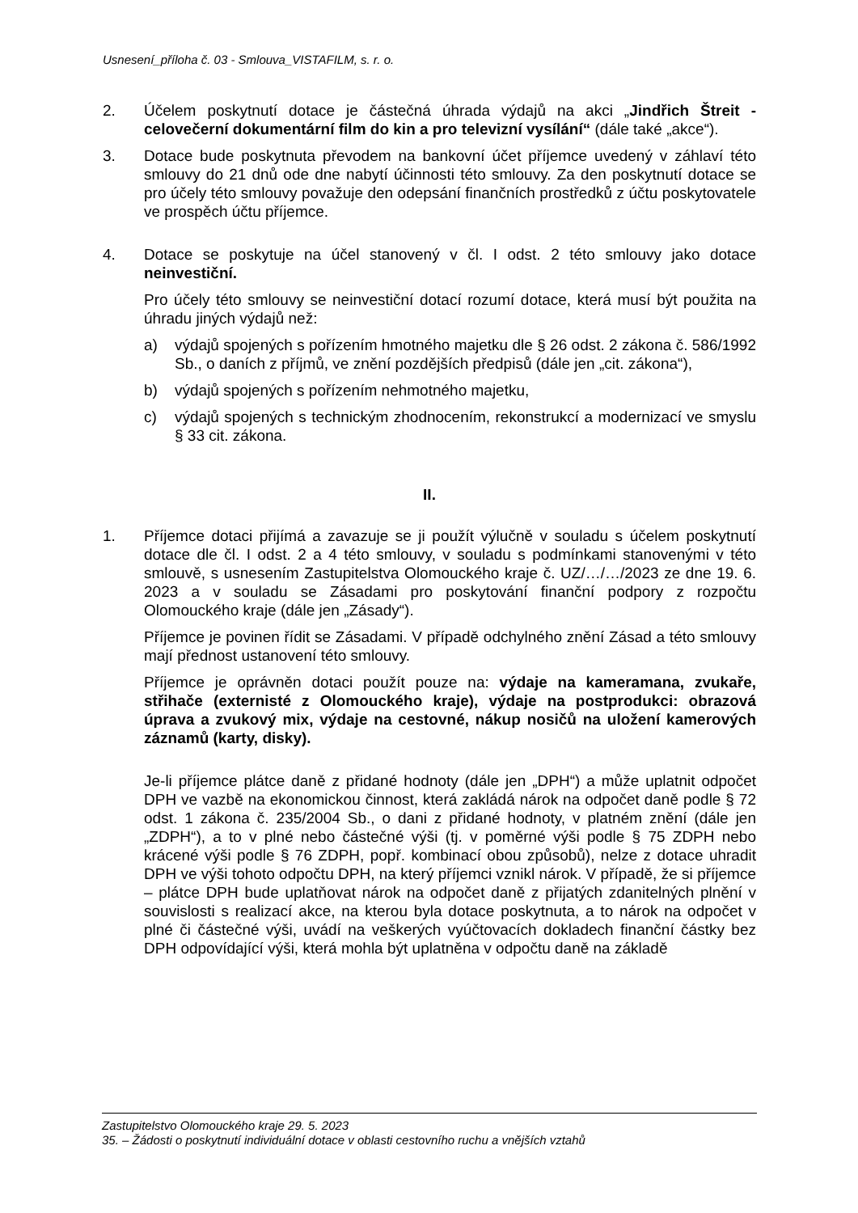Usnesení_příloha č. 03 - Smlouva_VISTAFILM, s. r. o.
2. Účelem poskytnutí dotace je částečná úhrada výdajů na akci „Jindřich Štreit - celovečerní dokumentární film do kin a pro televizní vysílání“ (dále také „akce“).
3. Dotace bude poskytnuta převodem na bankovní účet příjemce uvedený v záhlaví této smlouvy do 21 dnů ode dne nabytí účinnosti této smlouvy. Za den poskytnutí dotace se pro účely této smlouvy považuje den odepsání finančních prostředků z účtu poskytovatele ve prospěch účtu příjemce.
4. Dotace se poskytuje na účel stanovený v čl. I odst. 2 této smlouvy jako dotace neinvestiční.
Pro účely této smlouvy se neinvestiční dotací rozumí dotace, která musí být použita na úhradu jiných výdajů než:
a) výdajů spojených s pořízením hmotného majetku dle § 26 odst. 2 zákona č. 586/1992 Sb., o daních z příjmů, ve znění pozdějších předpisů (dále jen „cit. zákona“),
b) výdajů spojených s pořízením nehmotného majetku,
c) výdajů spojených s technickým zhodnocením, rekonstrukcí a modernizací ve smyslu § 33 cit. zákona.
II.
1. Příjemce dotaci přijímá a zavazuje se ji použít výlučně v souladu s účelem poskytnutí dotace dle čl. I odst. 2 a 4 této smlouvy, v souladu s podmínkami stanovenými v této smlouvě, s usnesením Zastupitelstva Olomouckého kraje č. UZ/…/…/2023 ze dne 19. 6. 2023 a v souladu se Zásadami pro poskytování finanční podpory z rozpočtu Olomouckého kraje (dále jen „Zásady“).
Příjemce je povinen řídit se Zásadami. V případě odchylného znění Zásad a této smlouvy mají přednost ustanovení této smlouvy.
Příjemce je oprávněn dotaci použít pouze na: výdaje na kameramana, zvukaře, střihače (externisté z Olomouckého kraje), výdaje na postprodukci: obrazová úprava a zvukový mix, výdaje na cestovné, nákup nosičů na uložení kamerových záznamů (karty, disky).
Je-li příjemce plátce daně z přidané hodnoty (dále jen „DPH“) a může uplatnit odpočet DPH ve vazbě na ekonomickou činnost, která zakládá nárok na odpočet daně podle § 72 odst. 1 zákona č. 235/2004 Sb., o dani z přidané hodnoty, v platném znění (dále jen „ZDPH“), a to v plné nebo částečné výši (tj. v poměrné výši podle § 75 ZDPH nebo krácené výši podle § 76 ZDPH, popř. kombinací obou způsobů), nelze z dotace uhradit DPH ve výši tohoto odpočtu DPH, na který příjemci vznikl nárok. V případě, že si příjemce – plátce DPH bude uplatňovat nárok na odpočet daně z přijatých zdanitelných plnění v souvislosti s realizací akce, na kterou byla dotace poskytnuta, a to nárok na odpočet v plné či částečné výši, uvádí na veškerých vyúčtovacích dokladech finanční částky bez DPH odpovídající výši, která mohla být uplatněna v odpočtu daně na základě
Zastupitelstvo Olomouckého kraje 29. 5. 2023
35. – Žádosti o poskytnutí individuální dotace v oblasti cestovního ruchu a vnějších vztahů